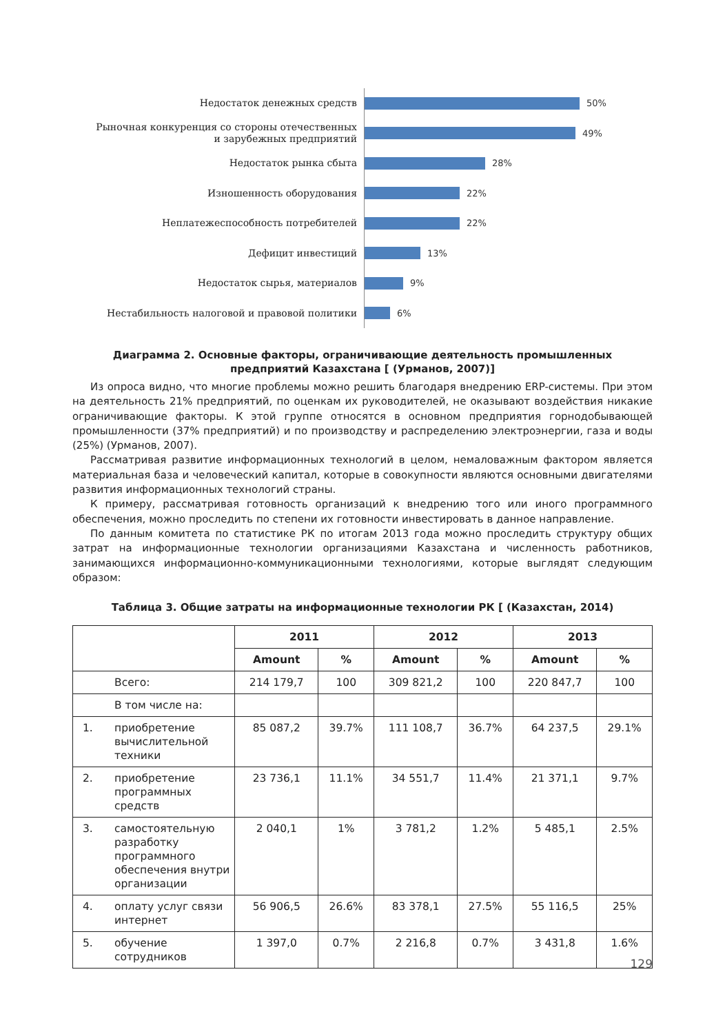Недостаток денежных средств
50%
Рыночная конкуренция со стороны отечественных и зарубежных предприятий
49%
Недостаток рынка сбыта
28%
Изношенность оборудования
22%
Неплатежеспособность потребителей
22%
Дефицит инвестиций
13%
Недостаток сырья, материалов
9%
Нестабильность налоговой и правовой политики
6%
Диаграмма 2. Основные факторы, ограничивающие деятельность промышленных
предприятий Казахстана [ (Урманов, 2007)]
Из опроса видно, что многие проблемы можно решить благодаря внедрению ERP-системы. При этом на деятельность 21% предприятий, по оценкам их руководителей, не оказывают воздействия никакие ограничивающие факторы. К этой группе относятся в основном предприятия горнодобывающей промышленности (37% предприятий) и по производству и распределению электроэнергии, газа и воды (25%) (Урманов, 2007).
Рассматривая развитие информационных технологий в целом, немаловажным фактором является материальная база и человеческий капитал, которые в совокупности являются основными двигателями развития информационных технологий страны.
К примеру, рассматривая готовность организаций к внедрению того или иного программного обеспечения, можно проследить по степени их готовности инвестировать в данное направление.
По данным комитета по статистике РК по итогам 2013 года можно проследить структуру общих затрат на информационные технологии организациями Казахстана и численность работников, занимающихся информационно-коммуникационными технологиями, которые выглядят следующим образом:
Таблица 3. Общие затраты на информационные технологии РК [ (Казахстан, 2014)
| | | 2011 | | 2012 | | 2013 | |
| --- | --- | --- | --- | --- | --- | --- | --- |
| | | Amount | % | Amount | % | Amount | % |
| | Всего: | 214 179,7 | 100 | 309 821,2 | 100 | 220 847,7 | 100 |
| | В том числе на: | | | | | | |
| 1. | приобретение вычислительной техники | 85 087,2 | 39.7% | 111 108,7 | 36.7% | 64 237,5 | 29.1% |
| 2. | приобретение программных средств | 23 736,1 | 11.1% | 34 551,7 | 11.4% | 21 371,1 | 9.7% |
| 3. | самостоятельную разработку программного обеспечения внутри организации | 2 040,1 | 1% | 3 781,2 | 1.2% | 5 485,1 | 2.5% |
| 4. | оплату услуг связи интернет | 56 906,5 | 26.6% | 83 378,1 | 27.5% | 55 116,5 | 25% |
| 5. | обучение сотрудников | 1 397,0 | 0.7% | 2 216,8 | 0.7% | 3 431,8 | 1.6% |
129